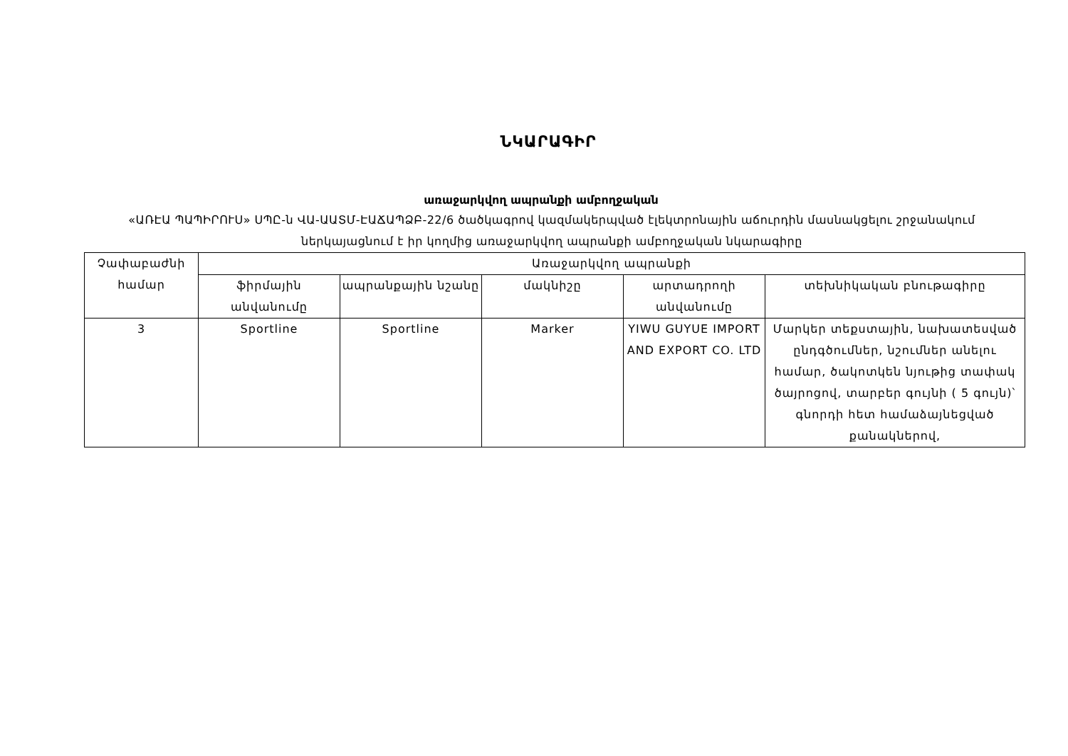ՆԿԱՐԱԳԻՐ
առաջարկվող ապրանքի ամբողջական
«ԱՌԷԱ ՊԱՊԻՐՈՒՍ» ՍՊԸ-ն ՎԱ-ԱԱՏՄ-ԷԱՃԱՊՁԲ-22/6 ծածկագրով կազմակերպված էլեկտրոնային աճուրդին մասնակցելու շրջանակում ներկայացնում է իր կողմից առաջարկվող ապրանքի ամբողջական նկարագիրը
| Չափաբաժնի համար | Առաջարկվող ապրանքի | | | | |
| --- | --- | --- | --- | --- | --- |
| | ֆիրմային անվանումը | ապրանքային նշանը | մակնիշը | արտադրողի անվանումը | տեխնիկական բնութագիրը |
| 3 | Sportline | Sportline | Marker | YIWU GUYUE IMPORT AND EXPORT CO. LTD | Մարկեր տեքստային, նախատեսված ընդգծումներ, նշումներ անելու համար, ծակոտկեն նյութից տափակ ծայրոցով, տարբեր գույնի ( 5 գույն)՝ գնորդի հետ համաձայնեցված քանակներով, |